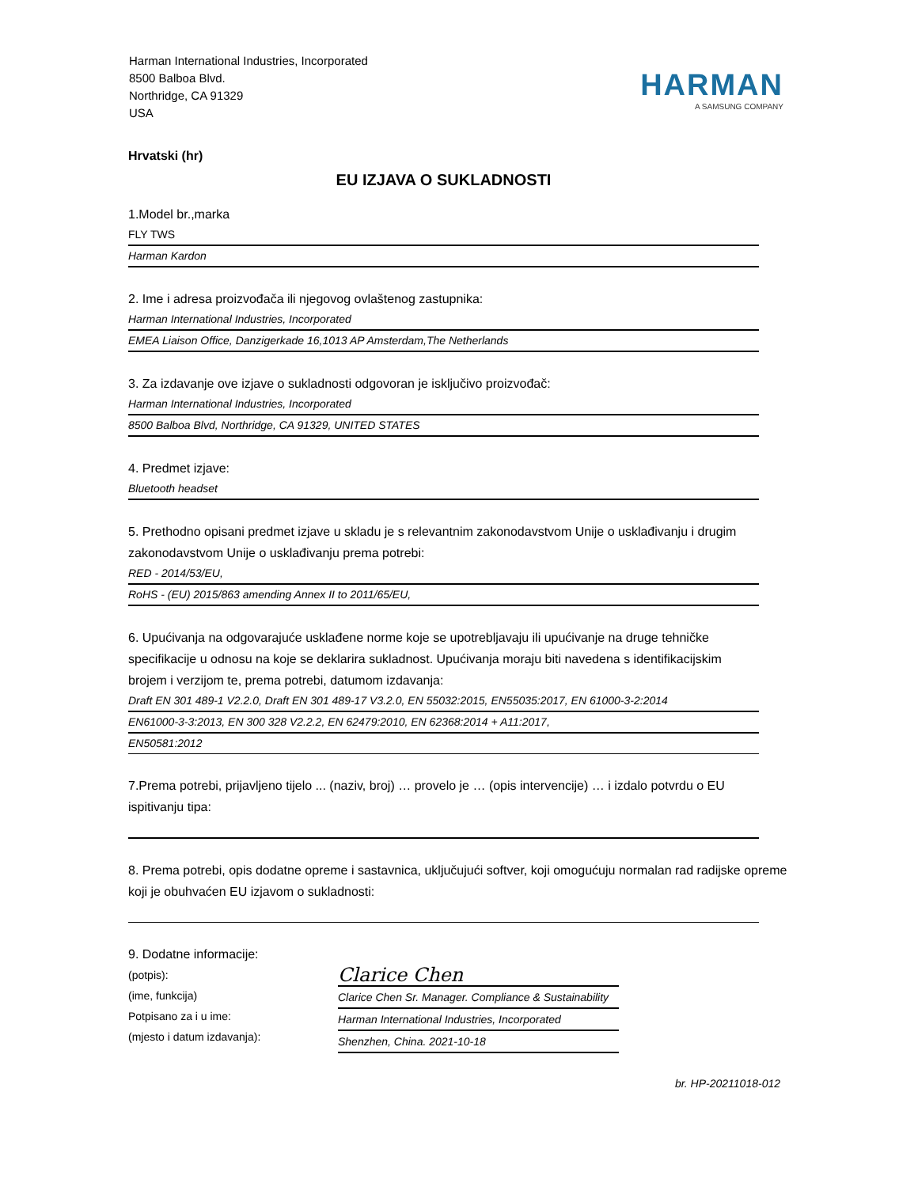Harman International Industries, Incorporated
8500 Balboa Blvd.
Northridge, CA 91329
USA
HARMAN
A SAMSUNG COMPANY
Hrvatski (hr)
EU IZJAVA O SUKLADNOSTI
1.Model br.,marka
FLY TWS
Harman Kardon
2. Ime i adresa proizvođača ili njegovog ovlaštenog zastupnika:
Harman International Industries, Incorporated
EMEA Liaison Office, Danzigerkade 16,1013 AP Amsterdam,The Netherlands
3. Za izdavanje ove izjave o sukladnosti odgovoran je isključivo proizvođač:
Harman International Industries, Incorporated
8500 Balboa Blvd, Northridge, CA 91329, UNITED STATES
4. Predmet izjave:
Bluetooth headset
5. Prethodno opisani predmet izjave u skladu je s relevantnim zakonodavstvom Unije o usklađivanju i drugim zakonodavstvom Unije o usklađivanju prema potrebi:
RED - 2014/53/EU,
RoHS - (EU) 2015/863 amending Annex II to 2011/65/EU,
6. Upućivanja na odgovarajuće usklađene norme koje se upotrebljavaju ili upućivanje na druge tehničke specifikacije u odnosu na koje se deklarira sukladnost. Upućivanja moraju biti navedena s identifikacijskim brojem i verzijom te, prema potrebi, datumom izdavanja:
Draft EN 301 489-1 V2.2.0, Draft EN 301 489-17 V3.2.0, EN 55032:2015, EN55035:2017, EN 61000-3-2:2014
EN61000-3-3:2013, EN 300 328 V2.2.2, EN 62479:2010, EN 62368:2014 + A11:2017,
EN50581:2012
7.Prema potrebi, prijavljeno tijelo ... (naziv, broj) … provelo je … (opis intervencije) … i izdalo potvrdu o EU ispitivanju tipa:
8. Prema potrebi, opis dodatne opreme i sastavnica, uključujući softver, koji omogućuju normalan rad radijske opreme koji je obuhvaćen EU izjavom o sukladnosti:
9. Dodatne informacije:
(potpis):
(ime, funkcija)
Potpisano za i u ime:
(mjesto i datum izdavanja):
Clarice Chen
Clarice Chen Sr. Manager. Compliance & Sustainability
Harman International Industries, Incorporated
Shenzhen, China. 2021-10-18
br. HP-20211018-012